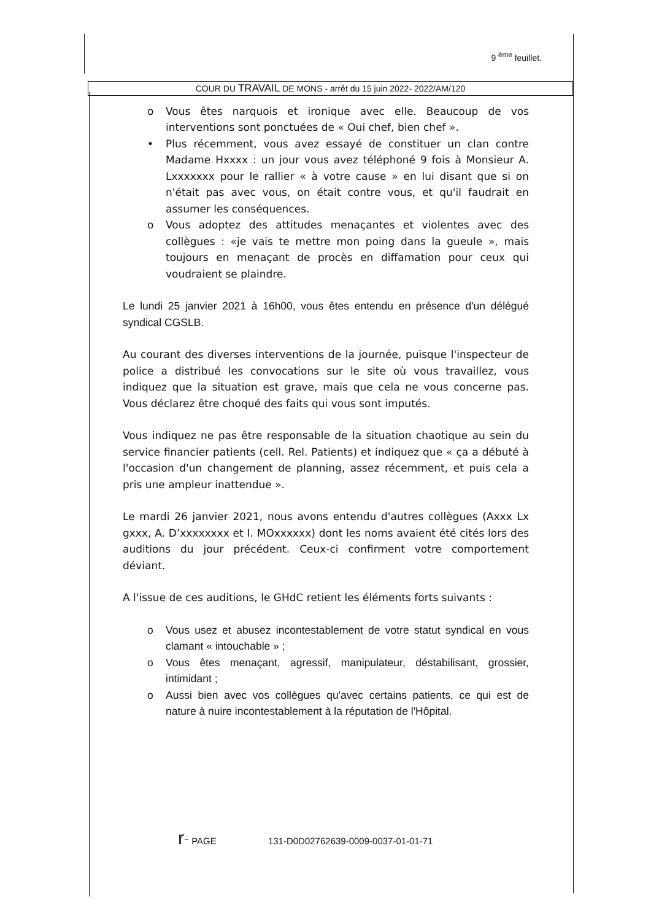9 <sup>ème</sup> feuillet.
COUR DU TRAVAIL DE MONS - arrêt du 15 juin 2022- 2022/AM/120
o Vous êtes narquois et ironique avec elle. Beaucoup de vos interventions sont ponctuées de « Oui chef, bien chef ».
• Plus récemment, vous avez essayé de constituer un clan contre Madame Hxxxx : un jour vous avez téléphoné 9 fois à Monsieur A. Lxxxxxxx pour le rallier « à votre cause » en lui disant que si on n'était pas avec vous, on était contre vous, et qu'il faudrait en assumer les conséquences.
o Vous adoptez des attitudes menaçantes et violentes avec des collègues : «je vais te mettre mon poing dans la gueule », mais toujours en menaçant de procès en diffamation pour ceux qui voudraient se plaindre.
Le lundi 25 janvier 2021 à 16h00, vous êtes entendu en présence d'un délégué syndical CGSLB.
Au courant des diverses interventions de la journée, puisque l'inspecteur de police a distribué les convocations sur le site où vous travaillez, vous indiquez que la situation est grave, mais que cela ne vous concerne pas. Vous déclarez être choqué des faits qui vous sont imputés.
Vous indiquez ne pas être responsable de la situation chaotique au sein du service financier patients (cell. Rel. Patients) et indiquez que « ça a débuté à l'occasion d'un changement de planning, assez récemment, et puis cela a pris une ampleur inattendue ».
Le mardi 26 janvier 2021, nous avons entendu d'autres collègues (Axxx Lx gxxx, A. D’xxxxxxxx et I. MOxxxxxx) dont les noms avaient été cités lors des auditions du jour précédent. Ceux-ci confirment votre comportement déviant.
A l'issue de ces auditions, le GHdC retient les éléments forts suivants :
o Vous usez et abusez incontestablement de votre statut syndical en vous clamant « intouchable » ;
o Vous êtes menaçant, agressif, manipulateur, déstabilisant, grossier, intimidant ;
o Aussi bien avec vos collègues qu'avec certains patients, ce qui est de nature à nuire incontestablement à la réputation de l'Hôpital.
r⁻ PAGE 131-D0D02762639-0009-0037-01-01-71